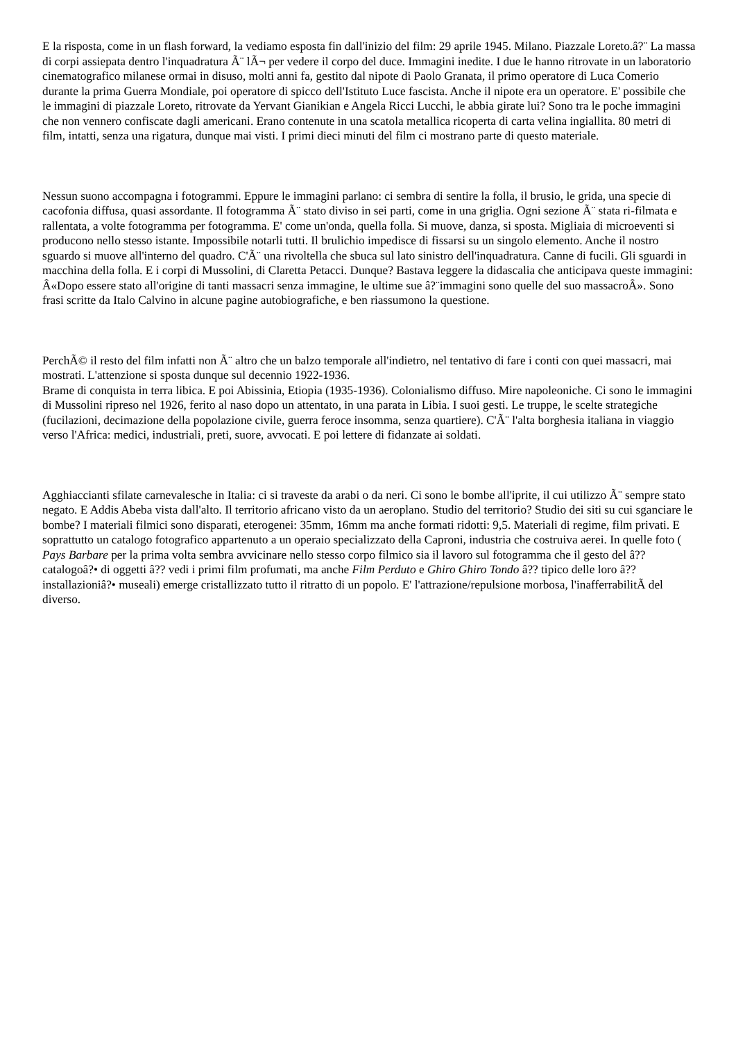E la risposta, come in un flash forward, la vediamo esposta fin dall'inizio del film: 29 aprile 1945. Milano. Piazzale Loreto.â?¨ La massa di corpi assiepata dentro l'inquadratura Ã¨ lÃ¬ per vedere il corpo del duce. Immagini inedite. I due le hanno ritrovate in un laboratorio cinematografico milanese ormai in disuso, molti anni fa, gestito dal nipote di Paolo Granata, il primo operatore di Luca Comerio durante la prima Guerra Mondiale, poi operatore di spicco dell'Istituto Luce fascista. Anche il nipote era un operatore. E' possibile che le immagini di piazzale Loreto, ritrovate da Yervant Gianikian e Angela Ricci Lucchi, le abbia girate lui? Sono tra le poche immagini che non vennero confiscate dagli americani. Erano contenute in una scatola metallica ricoperta di carta velina ingiallita. 80 metri di film, intatti, senza una rigatura, dunque mai visti. I primi dieci minuti del film ci mostrano parte di questo materiale.
Nessun suono accompagna i fotogrammi. Eppure le immagini parlano: ci sembra di sentire la folla, il brusio, le grida, una specie di cacofonia diffusa, quasi assordante. Il fotogramma Ã¨ stato diviso in sei parti, come in una griglia. Ogni sezione Ã¨ stata ri-filmata e rallentata, a volte fotogramma per fotogramma. E' come un'onda, quella folla. Si muove, danza, si sposta. Migliaia di microeventi si producono nello stesso istante. Impossibile notarli tutti. Il brulichio impedisce di fissarsi su un singolo elemento. Anche il nostro sguardo si muove all'interno del quadro. C'Ã¨ una rivoltella che sbuca sul lato sinistro dell'inquadratura. Canne di fucili. Gli sguardi in macchina della folla. E i corpi di Mussolini, di Claretta Petacci. Dunque? Bastava leggere la didascalia che anticipava queste immagini: Â«Dopo essere stato all'origine di tanti massacri senza immagine, le ultime sue â?¨immagini sono quelle del suo massacroÂ». Sono frasi scritte da Italo Calvino in alcune pagine autobiografiche, e ben riassumono la questione.
PerchÃ© il resto del film infatti non Ã¨ altro che un balzo temporale all'indietro, nel tentativo di fare i conti con quei massacri, mai mostrati. L'attenzione si sposta dunque sul decennio 1922-1936.
Brame di conquista in terra libica. E poi Abissinia, Etiopia (1935-1936). Colonialismo diffuso. Mire napoleoniche. Ci sono le immagini di Mussolini ripreso nel 1926, ferito al naso dopo un attentato, in una parata in Libia. I suoi gesti. Le truppe, le scelte strategiche (fucilazioni, decimazione della popolazione civile, guerra feroce insomma, senza quartiere). C'Ã¨ l'alta borghesia italiana in viaggio verso l'Africa: medici, industriali, preti, suore, avvocati. E poi lettere di fidanzate ai soldati.
Agghiaccianti sfilate carnevalesche in Italia: ci si traveste da arabi o da neri. Ci sono le bombe all'iprite, il cui utilizzo Ã¨ sempre stato negato. E Addis Abeba vista dall'alto. Il territorio africano visto da un aeroplano. Studio del territorio? Studio dei siti su cui sganciare le bombe? I materiali filmici sono disparati, eterogenei: 35mm, 16mm ma anche formati ridotti: 9,5. Materiali di regime, film privati. E soprattutto un catalogo fotografico appartenuto a un operaio specializzato della Caproni, industria che costruiva aerei. In quelle foto ( Pays Barbare per la prima volta sembra avvicinare nello stesso corpo filmico sia il lavoro sul fotogramma che il gesto del â??catalogoâ?• di oggetti â?? vedi i primi film profumati, ma anche Film Perduto e Ghiro Ghiro Tondo â?? tipico delle loro â??installazioniâ?• museali) emerge cristallizzato tutto il ritratto di un popolo. E' l'attrazione/repulsione morbosa, l'inafferrabilitÃ del diverso.